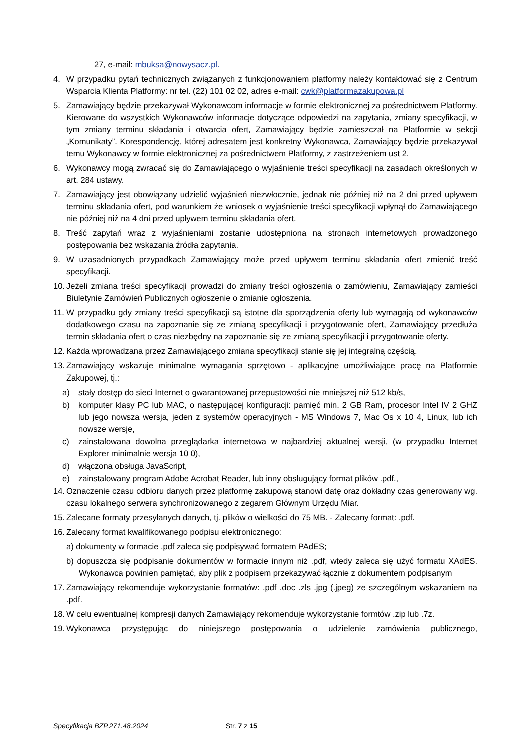27, e-mail: mbuksa@nowysacz.pl.
4. W przypadku pytań technicznych związanych z funkcjonowaniem platformy należy kontaktować się z Centrum Wsparcia Klienta Platformy: nr tel. (22) 101 02 02, adres e-mail: cwk@platformazakupowa.pl
5. Zamawiający będzie przekazywał Wykonawcom informacje w formie elektronicznej za pośrednictwem Platformy. Kierowane do wszystkich Wykonawców informacje dotyczące odpowiedzi na zapytania, zmiany specyfikacji, w tym zmiany terminu składania i otwarcia ofert, Zamawiający będzie zamieszczał na Platformie w sekcji „Komunikaty”. Korespondencję, której adresatem jest konkretny Wykonawca, Zamawiający będzie przekazywał temu Wykonawcy w formie elektronicznej za pośrednictwem Platformy, z zastrzeżeniem ust 2.
6. Wykonawcy mogą zwracać się do Zamawiającego o wyjaśnienie treści specyfikacji na zasadach określonych w art. 284 ustawy.
7. Zamawiający jest obowiązany udzielić wyjaśnień niezwłocznie, jednak nie później niż na 2 dni przed upływem terminu składania ofert, pod warunkiem że wniosek o wyjaśnienie treści specyfikacji wpłynął do Zamawiającego nie później niż na 4 dni przed upływem terminu składania ofert.
8. Treść zapytań wraz z wyjaśnieniami zostanie udostępniona na stronach internetowych prowadzonego postępowania bez wskazania źródła zapytania.
9. W uzasadnionych przypadkach Zamawiający może przed upływem terminu składania ofert zmienić treść specyfikacji.
10. Jeżeli zmiana treści specyfikacji prowadzi do zmiany treści ogłoszenia o zamówieniu, Zamawiający zamieści Biuletynie Zamówień Publicznych ogłoszenie o zmianie ogłoszenia.
11. W przypadku gdy zmiany treści specyfikacji są istotne dla sporządzenia oferty lub wymagają od wykonawców dodatkowego czasu na zapoznanie się ze zmianą specyfikacji i przygotowanie ofert, Zamawiający przedłuża termin składania ofert o czas niezbędny na zapoznanie się ze zmianą specyfikacji i przygotowanie oferty.
12. Każda wprowadzana przez Zamawiającego zmiana specyfikacji stanie się jej integralną częścią.
13. Zamawiający wskazuje minimalne wymagania sprzętowo - aplikacyjne umożliwiające pracę na Platformie Zakupowej, tj.:
a) stały dostęp do sieci Internet o gwarantowanej przepustowości nie mniejszej niż 512 kb/s,
b) komputer klasy PC lub MAC, o następującej konfiguracji: pamięć min. 2 GB Ram, procesor Intel IV 2 GHZ lub jego nowsza wersja, jeden z systemów operacyjnych - MS Windows 7, Mac Os x 10 4, Linux, lub ich nowsze wersje,
c) zainstalowana dowolna przeglądarka internetowa w najbardziej aktualnej wersji, (w przypadku Internet Explorer minimalnie wersja 10 0),
d) włączona obsługa JavaScript,
e) zainstalowany program Adobe Acrobat Reader, lub inny obsługujący format plików .pdf.,
14. Oznaczenie czasu odbioru danych przez platformę zakupową stanowi datę oraz dokładny czas generowany wg. czasu lokalnego serwera synchronizowanego z zegarem Głównym Urzędu Miar.
15. Zalecane formaty przesyłanych danych, tj. plików o wielkości do 75 MB. - Zalecany format: .pdf.
16. Zalecany format kwalifikowanego podpisu elektronicznego:
a) dokumenty w formacie .pdf zaleca się podpisywać formatem PAdES;
b) dopuszcza się podpisanie dokumentów w formacie innym niż .pdf, wtedy zaleca się użyć formatu XAdES. Wykonawca powinien pamiętać, aby plik z podpisem przekazywać łącznie z dokumentem podpisanym
17. Zamawiający rekomenduje wykorzystanie formatów: .pdf .doc .zls .jpg (.jpeg) ze szczególnym wskazaniem na .pdf.
18. W celu ewentualnej kompresji danych Zamawiający rekomenduje wykorzystanie formtów .zip lub .7z.
19. Wykonawca przystępując do niniejszego postępowania o udzielenie zamówienia publicznego,
Specyfikacja BZP.271.48.2024 Str. 7 z 15